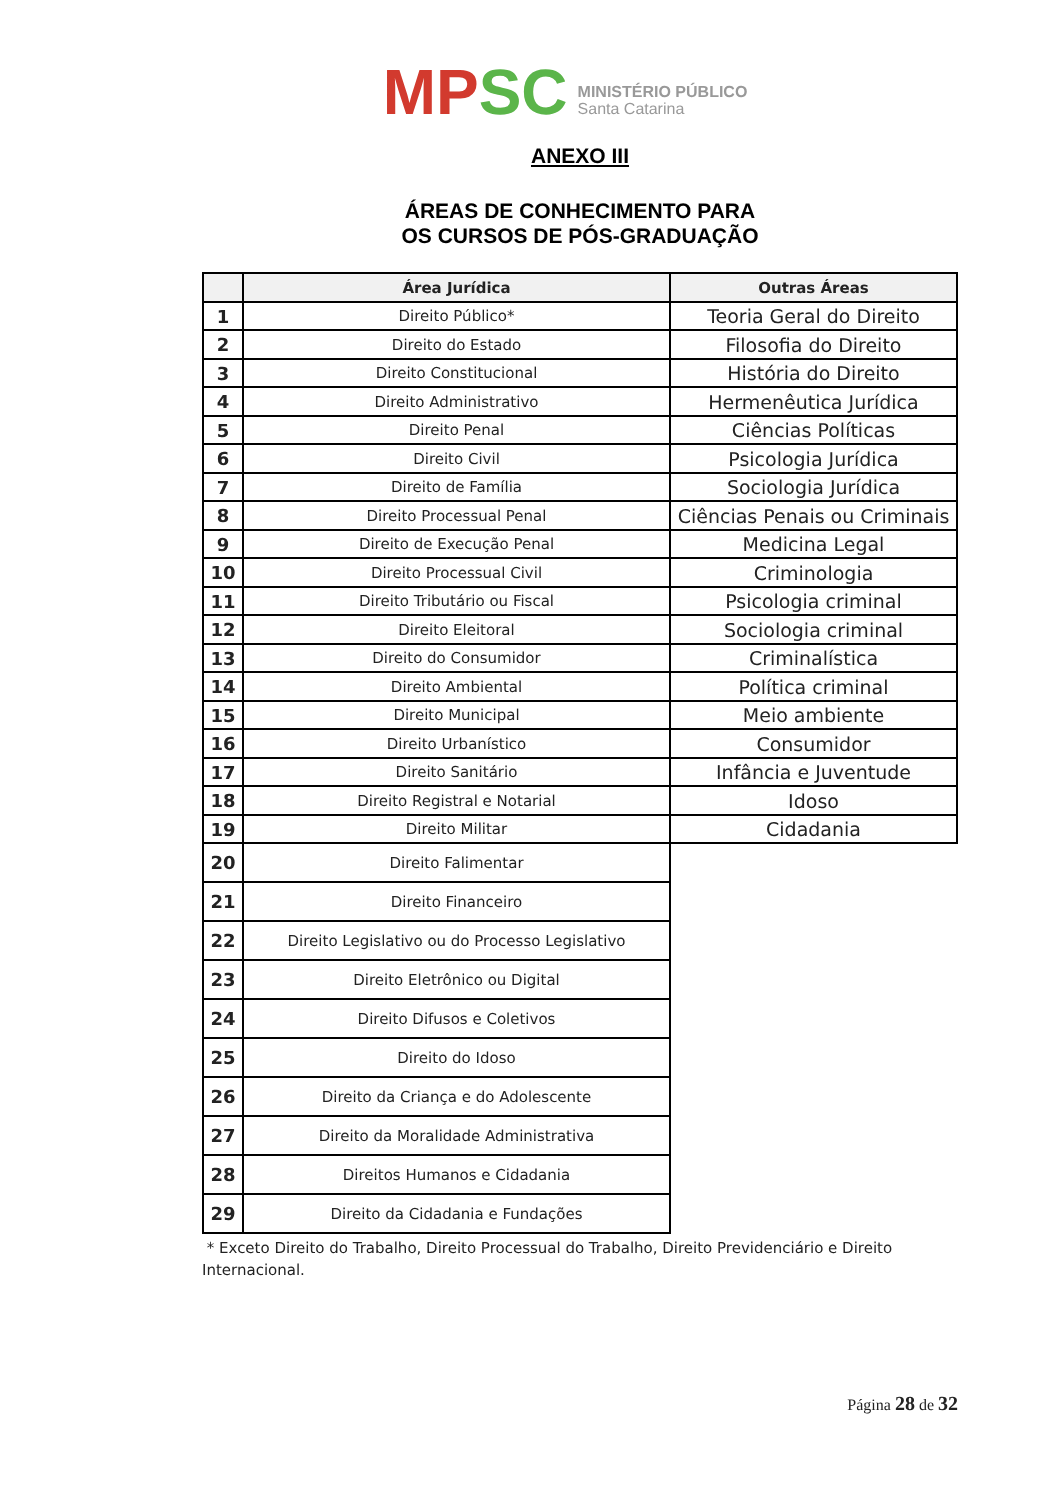MP SC MINISTÉRIO PÚBLICO
Santa Catarina
ANEXO III
ÁREAS DE CONHECIMENTO PARA
OS CURSOS DE PÓS-GRADUAÇÃO
| | Área Jurídica | Outras Áreas |
| --- | --- | --- |
| 1 | Direito Público* | Teoria Geral do Direito |
| 2 | Direito do Estado | Filosofia do Direito |
| 3 | Direito Constitucional | História do Direito |
| 4 | Direito Administrativo | Hermenêutica Jurídica |
| 5 | Direito Penal | Ciências Políticas |
| 6 | Direito Civil | Psicologia Jurídica |
| 7 | Direito de Família | Sociologia Jurídica |
| 8 | Direito Processual Penal | Ciências Penais ou Criminais |
| 9 | Direito de Execução Penal | Medicina Legal |
| 10 | Direito Processual Civil | Criminologia |
| 11 | Direito Tributário ou Fiscal | Psicologia criminal |
| 12 | Direito Eleitoral | Sociologia criminal |
| 13 | Direito do Consumidor | Criminalística |
| 14 | Direito Ambiental | Política criminal |
| 15 | Direito Municipal | Meio ambiente |
| 16 | Direito Urbanístico | Consumidor |
| 17 | Direito Sanitário | Infância e Juventude |
| 18 | Direito Registral e Notarial | Idoso |
| 19 | Direito Militar | Cidadania |
| 20 | Direito Falimentar | |
| 21 | Direito Financeiro | |
| 22 | Direito Legislativo ou do Processo Legislativo | |
| 23 | Direito Eletrônico ou Digital | |
| 24 | Direito Difusos e Coletivos | |
| 25 | Direito do Idoso | |
| 26 | Direito da Criança e do Adolescente | |
| 27 | Direito da Moralidade Administrativa | |
| 28 | Direitos Humanos e Cidadania | |
| 29 | Direito da Cidadania e Fundações | |
* Exceto Direito do Trabalho, Direito Processual do Trabalho, Direito Previdenciário e Direito Internacional.
Página 28 de 32